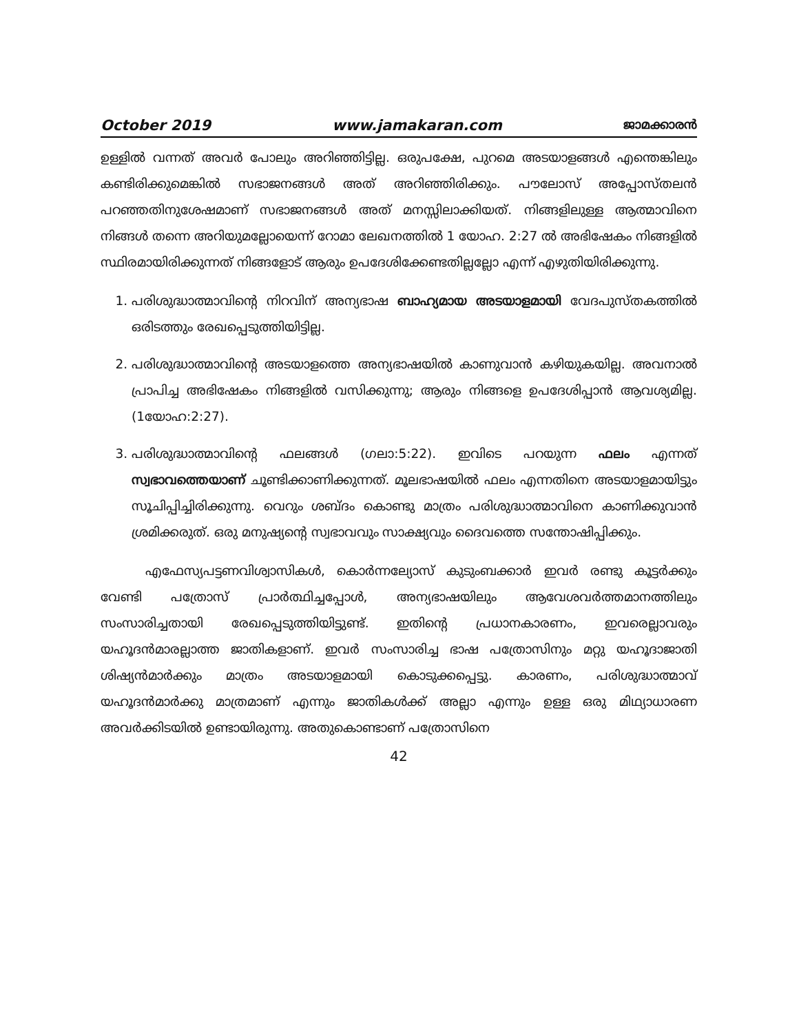October 2019 www.jamakaran.com ജാമക്കാരൻ
ഉള്ളിൽ വന്നത് അവർ പോലും അറിഞ്ഞിട്ടില്ല. ഒരുപക്ഷേ, പുറമെ അടയാളങ്ങൾ എന്തെങ്കിലും കണ്ടിരിക്കുമെങ്കിൽ സഭാജനങ്ങൾ അത് അറിഞ്ഞിരിക്കും. പൗലോസ് അപ്പോസ്തലൻ പറഞ്ഞതിനുശേഷമാണ് സഭാജനങ്ങൾ അത് മനസ്സിലാക്കിയത്. നിങ്ങളിലുള്ള ആത്മാവിനെ നിങ്ങൾ തന്നെ അറിയുമല്ലോയെന്ന് റോമാ ലേഖനത്തിൽ 1 യോഹ. 2:27 ൽ അഭിഷേകം നിങ്ങളിൽ സ്ഥിരമായിരിക്കുന്നത് നിങ്ങളോട് ആരും ഉപദേശിക്കേണ്ടതില്ലല്ലോ എന്ന് എഴുതിയിരിക്കുന്നു.
1. പരിശുദ്ധാത്മാവിന്റെ നിറവിന് അന്യഭാഷ ബാഹ്യമായ അടയാളമായി വേദപുസ്തകത്തിൽ ഒരിടത്തും രേഖപ്പെടുത്തിയിട്ടില്ല.
2. പരിശുദ്ധാത്മാവിന്റെ അടയാളത്തെ അന്യഭാഷയിൽ കാണുവാൻ കഴിയുകയില്ല. അവനാൽ പ്രാപിച്ച അഭിഷേകം നിങ്ങളിൽ വസിക്കുന്നു; ആരും നിങ്ങളെ ഉപദേശിപ്പാൻ ആവശ്യമില്ല. (1യോഹ:2:27).
3. പരിശുദ്ധാത്മാവിന്റെ ഫലങ്ങൾ (ഗലാ:5:22). ഇവിടെ പറയുന്ന ഫലം എന്നത് സ്വഭാവത്തെയാണ് ചൂണ്ടിക്കാണിക്കുന്നത്. മൂലഭാഷയിൽ ഫലം എന്നതിനെ അടയാളമായിട്ടും സൂചിപ്പിച്ചിരിക്കുന്നു. വെറും ശബ്ദം കൊണ്ടു മാത്രം പരിശുദ്ധാത്മാവിനെ കാണിക്കുവാൻ ശ്രമിക്കരുത്. ഒരു മനുഷ്യന്റെ സ്വഭാവവും സാക്ഷ്യവും ദൈവത്തെ സന്തോഷിപ്പിക്കും.
എഫേസ്യപട്ടണവിശ്വാസികൾ, കൊർന്നല്യോസ് കുടുംബക്കാർ ഇവർ രണ്ടു കൂട്ടർക്കും വേണ്ടി പത്രോസ് പ്രാർത്ഥിച്ചപ്പോൾ, അന്യഭാഷയിലും ആവേശവർത്തമാനത്തിലും സംസാരിച്ചതായി രേഖപ്പെടുത്തിയിട്ടുണ്ട്. ഇതിന്റെ പ്രധാനകാരണം, ഇവരെല്ലാവരും യഹൂദൻമാരല്ലാത്ത ജാതികളാണ്. ഇവർ സംസാരിച്ച ഭാഷ പത്രോസിനും മറ്റു യഹൂദാജാതി ശിഷ്യൻമാർക്കും മാത്രം അടയാളമായി കൊടുക്കപ്പെട്ടു. കാരണം, പരിശുദ്ധാത്മാവ് യഹൂദൻമാർക്കു മാത്രമാണ് എന്നും ജാതികൾക്ക് അല്ലാ എന്നും ഉള്ള ഒരു മിഥ്യാധാരണ അവർക്കിടയിൽ ഉണ്ടായിരുന്നു. അതുകൊണ്ടാണ് പത്രോസിനെ
42